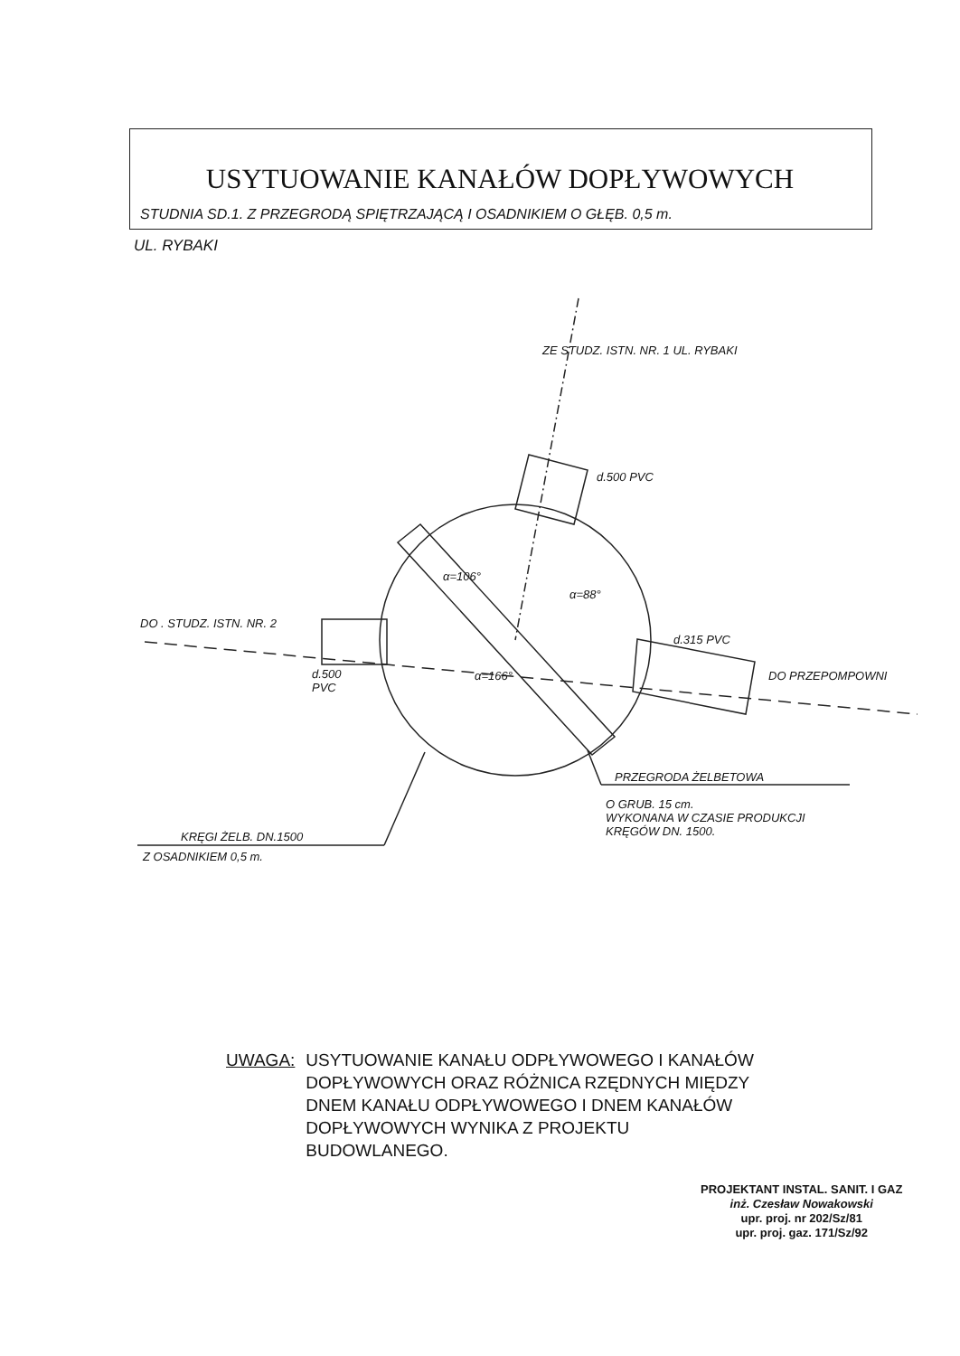USYTUOWANIE KANAŁÓW DOPŁYWOWYCH
STUDNIA SD.1. Z PRZEGRODĄ SPIĘTRZAJĄCĄ I OSADNIKIEM O GŁĘB. 0,5 m.
UL. RYBAKI
DO . STUDZ. ISTN. NR. 2
d.500
PVC
ZE STUDZ. ISTN. NR. 1 UL. RYBAKI
d.500 PVC
α=106°
α=88°
α=166°
d.315 PVC
DO PRZEPOMPOWNI
PRZEGRODA ŻELBETOWA
O GRUB. 15 cm.
WYKONANA W CZASIE PRODUKCJI
KRĘGÓW DN. 1500.
KRĘGI ŻELB. DN.1500
Z OSADNIKIEM 0,5 m.
UWAGA: USYTUOWANIE KANAŁU ODPŁYWOWEGO I KANAŁÓW DOPŁYWOWYCH ORAZ RÓŻNICA RZĘDNYCH MIĘDZY DNEM KANAŁU ODPŁYWOWEGO I DNEM KANAŁÓW DOPŁYWOWYCH WYNIKA Z PROJEKTU BUDOWLANEGO.
PROJEKTANT INSTAL. SANIT. I GAZ
inż. Czesław Nowakowski
upr. proj. nr 202/Sz/81
upr. proj. gaz. 171/Sz/92